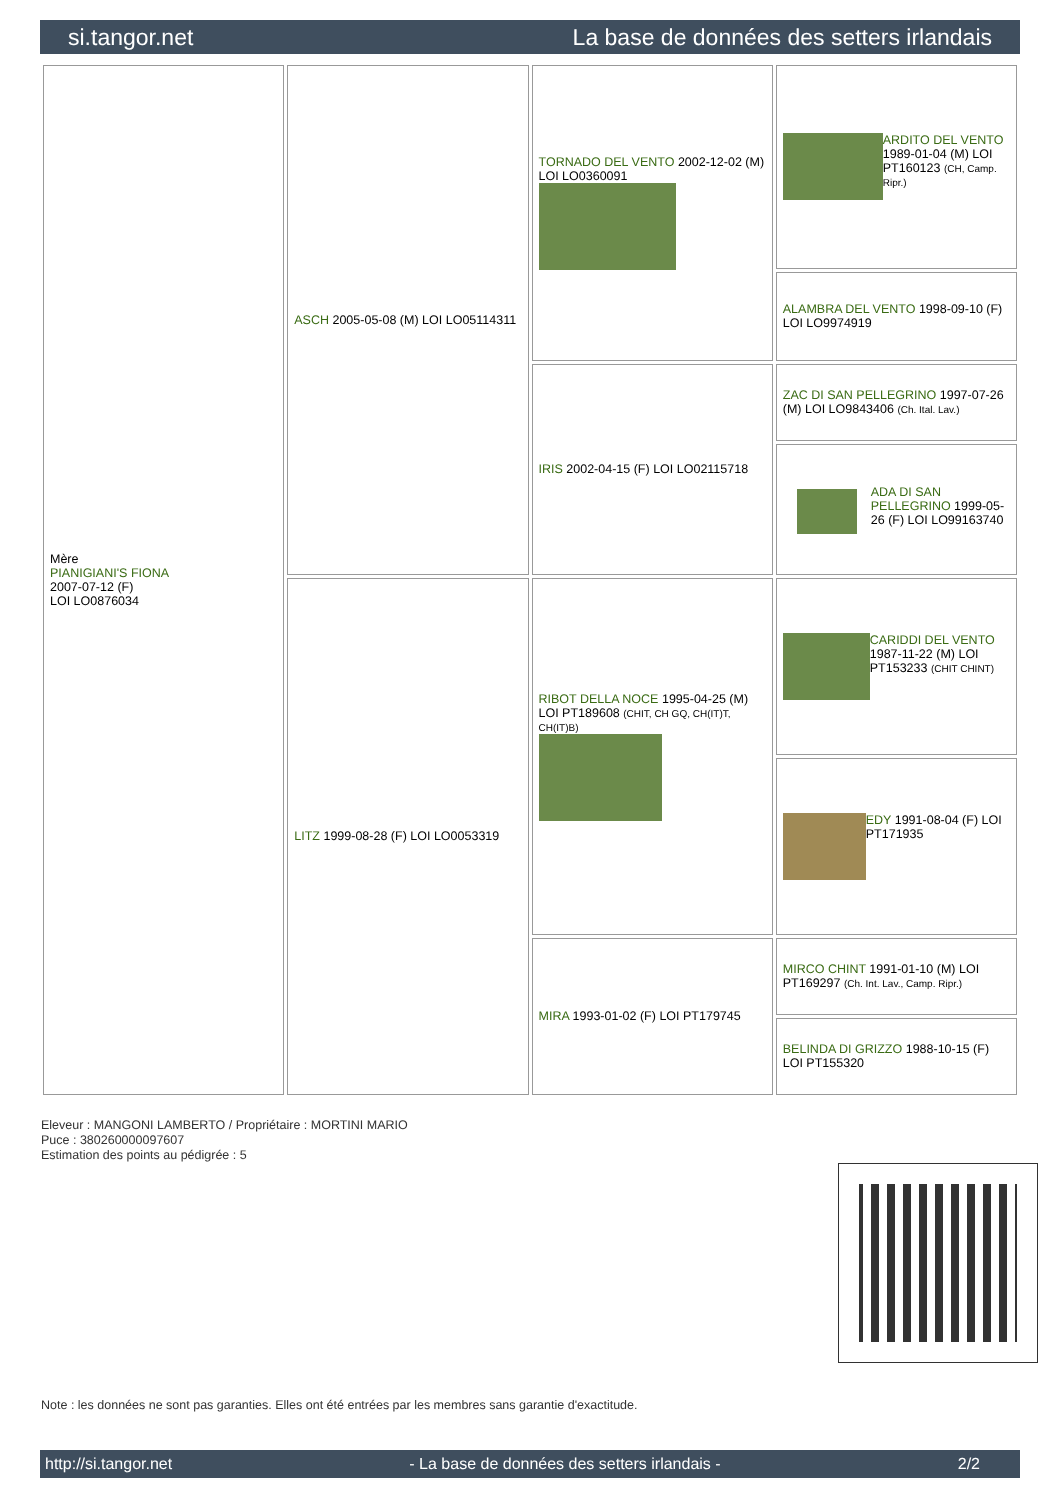si.tangor.net La base de données des setters irlandais
| Mère PIANIGIANI'S FIONA 2007-07-12 (F) LOI LO0876034 | ASCH 2005-05-08 (M) LOI LO05114311 | TORNADO DEL VENTO 2002-12-02 (M) LOI LO0360091 | ARDITO DEL VENTO 1989-01-04 (M) LOI PT160123 (CH, Camp. Ripr.) |
| | | | ALAMBRA DEL VENTO 1998-09-10 (F) LOI LO9974919 |
| | | IRIS 2002-04-15 (F) LOI LO02115718 | ZAC DI SAN PELLEGRINO 1997-07-26 (M) LOI LO9843406 (Ch. Ital. Lav.) |
| | | | ADA DI SAN PELLEGRINO 1999-05-26 (F) LOI LO99163740 |
| | LITZ 1999-08-28 (F) LOI LO0053319 | RIBOT DELLA NOCE 1995-04-25 (M) LOI PT189608 (CHIT, CH GQ, CH(IT)T, CH(IT)B) | CARIDDI DEL VENTO 1987-11-22 (M) LOI PT153233 (CHIT CHINT) |
| | | | EDY 1991-08-04 (F) LOI PT171935 |
| | | MIRA 1993-01-02 (F) LOI PT179745 | MIRCO CHINT 1991-01-10 (M) LOI PT169297 (Ch. Int. Lav., Camp. Ripr.) |
| | | | BELINDA DI GRIZZO 1988-10-15 (F) LOI PT155320 |
Eleveur : MANGONI LAMBERTO / Propriétaire : MORTINI MARIO
Puce : 380260000097607
Estimation des points au pédigrée : 5
Note : les données ne sont pas garanties. Elles ont été entrées par les membres sans garantie d'exactitude.
http://si.tangor.net - La base de données des setters irlandais - 2/2